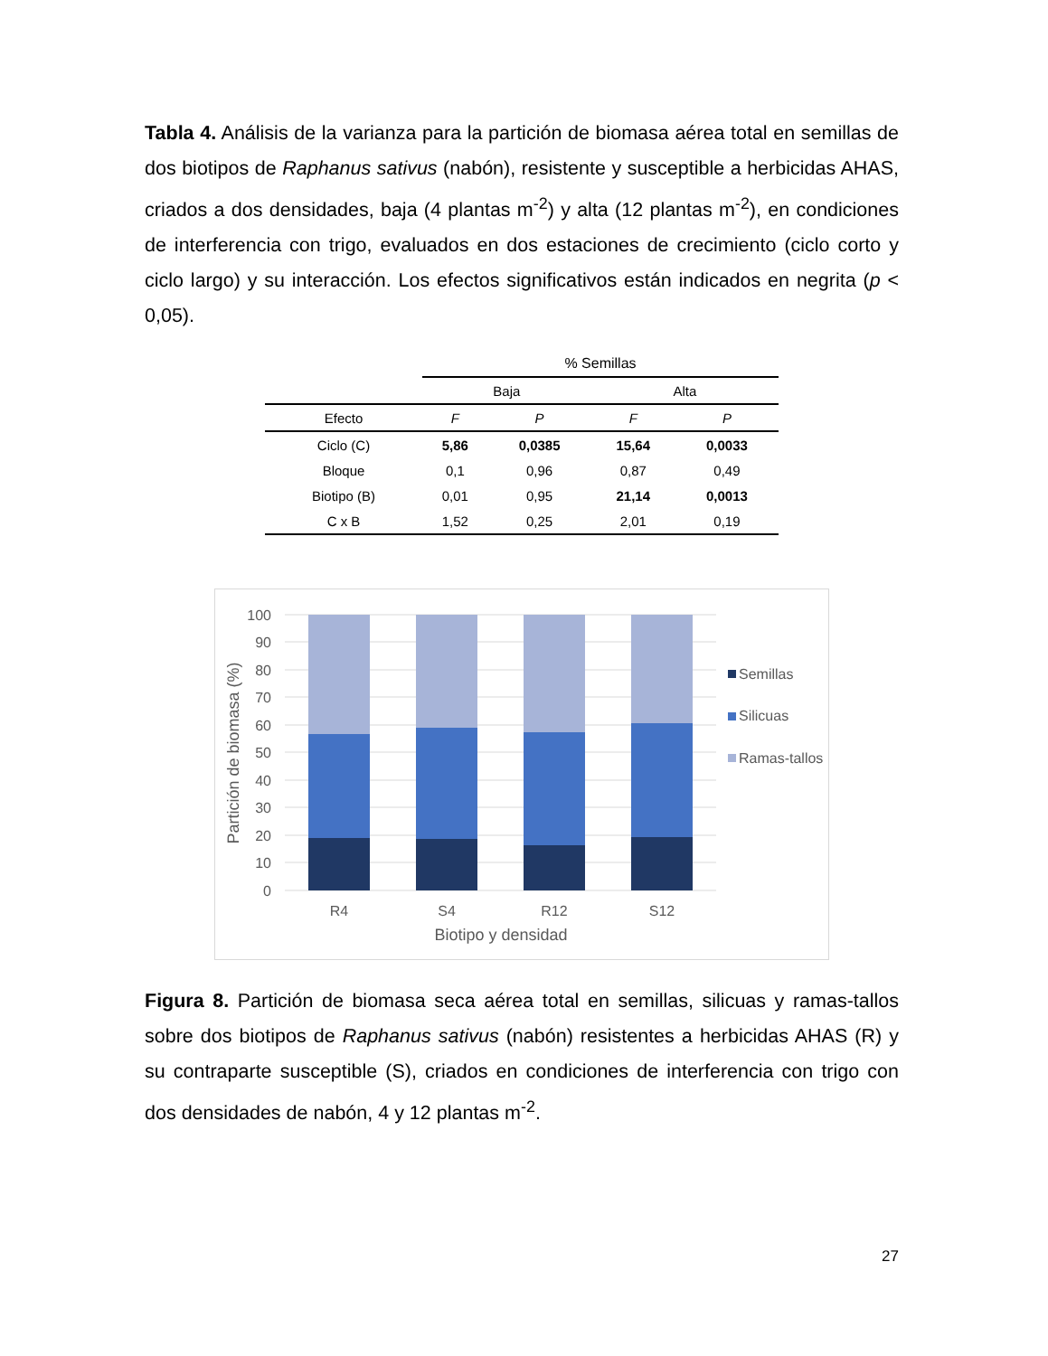Tabla 4. Análisis de la varianza para la partición de biomasa aérea total en semillas de dos biotipos de Raphanus sativus (nabón), resistente y susceptible a herbicidas AHAS, criados a dos densidades, baja (4 plantas m<sup>-2</sup>) y alta (12 plantas m<sup>-2</sup>), en condiciones de interferencia con trigo, evaluados en dos estaciones de crecimiento (ciclo corto y ciclo largo) y su interacción. Los efectos significativos están indicados en negrita (p < 0,05).
| | % Semillas | | | |
| | Baja | | Alta | |
| Efecto | F | P | F | P |
| Ciclo (C) | 5,86 | 0,0385 | 15,64 | 0,0033 |
| Bloque | 0,1 | 0,96 | 0,87 | 0,49 |
| Biotipo (B) | 0,01 | 0,95 | 21,14 | 0,0013 |
| C x B | 1,52 | 0,25 | 2,01 | 0,19 |
100
90
80
70
60
50
40
30
20
10
0
R4
S4
R12
S12
Biotipo y densidad
Partición de biomasa (%)
Semillas
Silicuas
Ramas-tallos
Figura 8. Partición de biomasa seca aérea total en semillas, silicuas y ramas-tallos sobre dos biotipos de Raphanus sativus (nabón) resistentes a herbicidas AHAS (R) y su contraparte susceptible (S), criados en condiciones de interferencia con trigo con dos densidades de nabón, 4 y 12 plantas m<sup>-2</sup>.
27